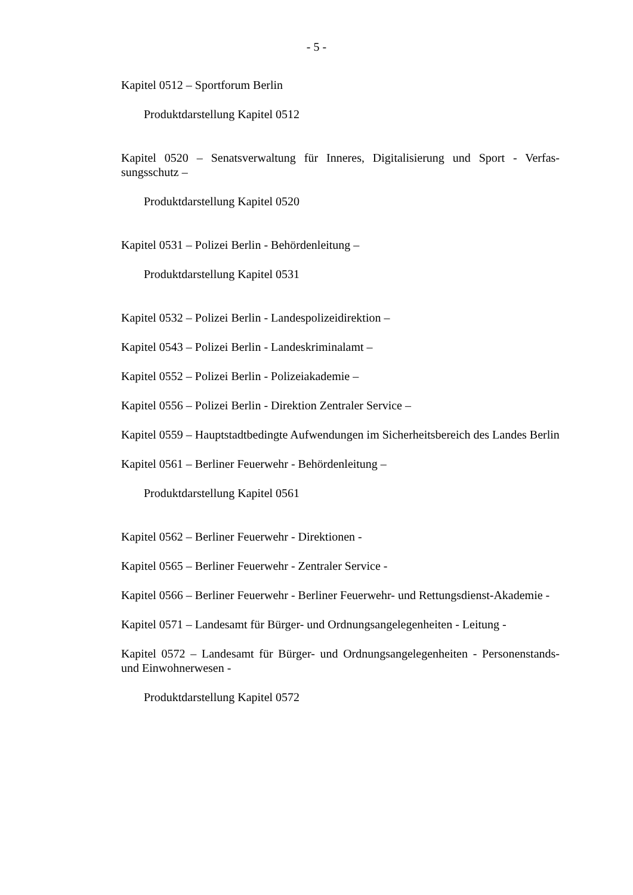- 5 -
Kapitel 0512 – Sportforum Berlin
Produktdarstellung Kapitel 0512
Kapitel 0520 – Senatsverwaltung für Inneres, Digitalisierung und Sport - Verfas­sungsschutz –
Produktdarstellung Kapitel 0520
Kapitel 0531 – Polizei Berlin - Behördenleitung –
Produktdarstellung Kapitel 0531
Kapitel 0532 – Polizei Berlin - Landespolizeidirektion –
Kapitel 0543 – Polizei Berlin - Landeskriminalamt –
Kapitel 0552 – Polizei Berlin - Polizeiakademie –
Kapitel 0556 – Polizei Berlin - Direktion Zentraler Service –
Kapitel 0559 – Hauptstadtbedingte Aufwendungen im Sicherheitsbereich des Landes Berlin
Kapitel 0561 – Berliner Feuerwehr - Behördenleitung –
Produktdarstellung Kapitel 0561
Kapitel 0562 – Berliner Feuerwehr - Direktionen -
Kapitel 0565 – Berliner Feuerwehr - Zentraler Service -
Kapitel 0566 – Berliner Feuerwehr - Berliner Feuerwehr- und Rettungsdienst-Akademie -
Kapitel 0571 – Landesamt für Bürger- und Ordnungsangelegenheiten - Leitung -
Kapitel 0572 – Landesamt für Bürger- und Ordnungsangelegenheiten - Personen­stands- und Einwohnerwesen -
Produktdarstellung Kapitel 0572